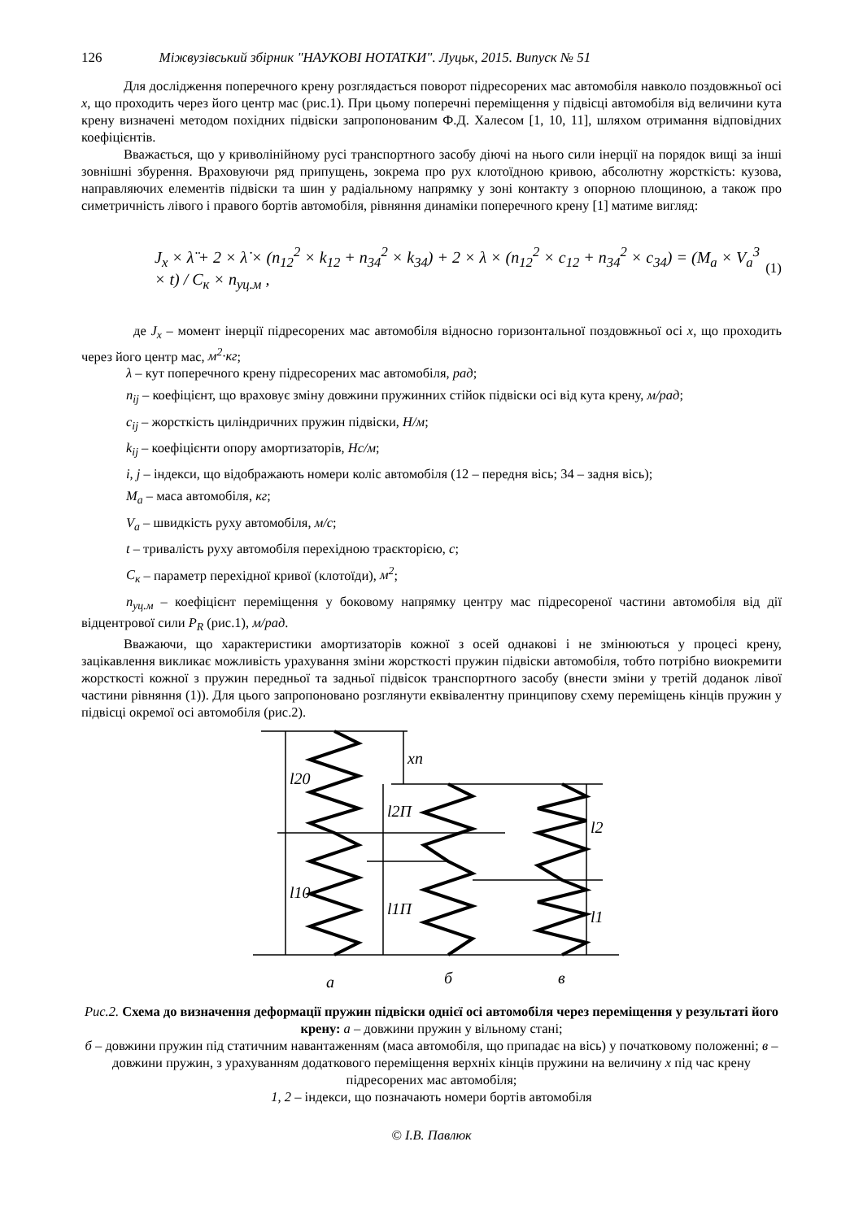126 Міжвузівський збірник "НАУКОВІ НОТАТКИ". Луцьк, 2015. Випуск № 51
Для дослідження поперечного крену розглядається поворот підресорених мас автомобіля навколо поздовжньої осі x, що проходить через його центр мас (рис.1). При цьому поперечні переміщення у підвісці автомобіля від величини кута крену визначені методом похідних підвіски запропонованим Ф.Д. Халесом [1, 10, 11], шляхом отримання відповідних коефіцієнтів.
Вважається, що у криволінійному русі транспортного засобу діючі на нього сили інерції на порядок вищі за інші зовнішні збурення. Враховуючи ряд припущень, зокрема про рух клотоїдною кривою, абсолютну жорсткість: кузова, направляючих елементів підвіски та шин у радіальному напрямку у зоні контакту з опорною площиною, а також про симетричність лівого і правого бортів автомобіля, рівняння динаміки поперечного крену [1] матиме вигляд:
J<sub>x</sub> × λ̈ + 2 × λ̇ × (n<sub>12</sub><sup>2</sup> × k<sub>12</sub> + n<sub>34</sub><sup>2</sup> × k<sub>34</sub>) + 2 × λ × (n<sub>12</sub><sup>2</sup> × c<sub>12</sub> + n<sub>34</sub><sup>2</sup> × c<sub>34</sub>) = (M<sub>a</sub> × V<sub>a</sub><sup>3</sup> × t) / C<sub>к</sub> × n<sub>уц.м</sub> , (1)
де J<sub>x</sub> – момент інерції підресорених мас автомобіля відносно горизонтальної поздовжньої осі x, що проходить через його центр мас, м<sup>2</sup>·кг;
λ – кут поперечного крену підресорених мас автомобіля, рад;
n<sub>ij</sub> – коефіцієнт, що враховує зміну довжини пружинних стійок підвіски осі від кута крену, м/рад;
c<sub>ij</sub> – жорсткість циліндричних пружин підвіски, Н/м;
k<sub>ij</sub> – коефіцієнти опору амортизаторів, Нс/м;
i, j – індекси, що відображають номери коліс автомобіля (12 – передня вісь; 34 – задня вісь);
M<sub>a</sub> – маса автомобіля, кг;
V<sub>a</sub> – швидкість руху автомобіля, м/с;
t – тривалість руху автомобіля перехідною траєкторією, с;
C<sub>к</sub> – параметр перехідної кривої (клотоїди), м<sup>2</sup>;
n<sub>уц.м</sub> – коефіцієнт переміщення у боковому напрямку центру мас підресореної частини автомобіля від дії відцентрової сили P<sub>R</sub> (рис.1), м/рад.
Вважаючи, що характеристики амортизаторів кожної з осей однакові і не змінюються у процесі крену, зацікавлення викликає можливість урахування зміни жорсткості пружин підвіски автомобіля, тобто потрібно виокремити жорсткості кожної з пружин передньої та задньої підвісок транспортного засобу (внести зміни у третій доданок лівої частини рівняння (1)). Для цього запропоновано розглянути еквівалентну принципову схему переміщень кінців пружин у підвісці окремої осі автомобіля (рис.2).
l20
l10
xп
l2П
l1П
l2
l1
а
б
в
Рис.2. Схема до визначення деформації пружин підвіски однієї осі автомобіля через переміщення у результаті його крену: а – довжини пружин у вільному стані;
б – довжини пружин під статичним навантаженням (маса автомобіля, що припадає на вісь) у початковому положенні; в – довжини пружин, з урахуванням додаткового переміщення верхніх кінців пружини на величину x під час крену підресорених мас автомобіля;
1, 2 – індекси, що позначають номери бортів автомобіля
© І.В. Павлюк